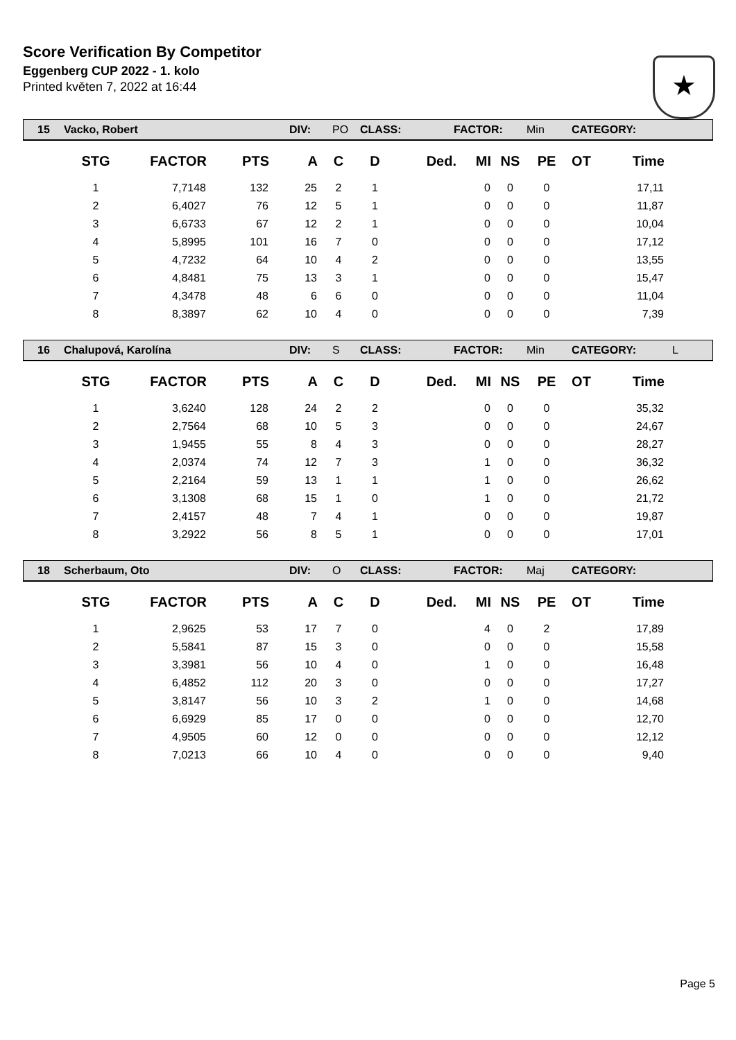Score Verification By Competitor
Eggenberg CUP 2022 - 1. kolo
Printed květen 7, 2022 at 16:44
★
15 Vacko, Robert DIV: PO CLASS: FACTOR: Min CATEGORY:
| STG | FACTOR | PTS | A | C | D | Ded. | MI | NS | PE | OT | Time |
| --- | --- | --- | --- | --- | --- | --- | --- | --- | --- | --- | --- |
| 1 | 7,7148 | 132 | 25 | 2 | 1 | | 0 | 0 | 0 | | 17,11 |
| 2 | 6,4027 | 76 | 12 | 5 | 1 | | 0 | 0 | 0 | | 11,87 |
| 3 | 6,6733 | 67 | 12 | 2 | 1 | | 0 | 0 | 0 | | 10,04 |
| 4 | 5,8995 | 101 | 16 | 7 | 0 | | 0 | 0 | 0 | | 17,12 |
| 5 | 4,7232 | 64 | 10 | 4 | 2 | | 0 | 0 | 0 | | 13,55 |
| 6 | 4,8481 | 75 | 13 | 3 | 1 | | 0 | 0 | 0 | | 15,47 |
| 7 | 4,3478 | 48 | 6 | 6 | 0 | | 0 | 0 | 0 | | 11,04 |
| 8 | 8,3897 | 62 | 10 | 4 | 0 | | 0 | 0 | 0 | | 7,39 |
16 Chalupová, Karolína DIV: S CLASS: FACTOR: Min CATEGORY: L
| STG | FACTOR | PTS | A | C | D | Ded. | MI | NS | PE | OT | Time |
| --- | --- | --- | --- | --- | --- | --- | --- | --- | --- | --- | --- |
| 1 | 3,6240 | 128 | 24 | 2 | 2 | | 0 | 0 | 0 | | 35,32 |
| 2 | 2,7564 | 68 | 10 | 5 | 3 | | 0 | 0 | 0 | | 24,67 |
| 3 | 1,9455 | 55 | 8 | 4 | 3 | | 0 | 0 | 0 | | 28,27 |
| 4 | 2,0374 | 74 | 12 | 7 | 3 | | 1 | 0 | 0 | | 36,32 |
| 5 | 2,2164 | 59 | 13 | 1 | 1 | | 1 | 0 | 0 | | 26,62 |
| 6 | 3,1308 | 68 | 15 | 1 | 0 | | 1 | 0 | 0 | | 21,72 |
| 7 | 2,4157 | 48 | 7 | 4 | 1 | | 0 | 0 | 0 | | 19,87 |
| 8 | 3,2922 | 56 | 8 | 5 | 1 | | 0 | 0 | 0 | | 17,01 |
18 Scherbaum, Oto DIV: O CLASS: FACTOR: Maj CATEGORY:
| STG | FACTOR | PTS | A | C | D | Ded. | MI | NS | PE | OT | Time |
| --- | --- | --- | --- | --- | --- | --- | --- | --- | --- | --- | --- |
| 1 | 2,9625 | 53 | 17 | 7 | 0 | | 4 | 0 | 2 | | 17,89 |
| 2 | 5,5841 | 87 | 15 | 3 | 0 | | 0 | 0 | 0 | | 15,58 |
| 3 | 3,3981 | 56 | 10 | 4 | 0 | | 1 | 0 | 0 | | 16,48 |
| 4 | 6,4852 | 112 | 20 | 3 | 0 | | 0 | 0 | 0 | | 17,27 |
| 5 | 3,8147 | 56 | 10 | 3 | 2 | | 1 | 0 | 0 | | 14,68 |
| 6 | 6,6929 | 85 | 17 | 0 | 0 | | 0 | 0 | 0 | | 12,70 |
| 7 | 4,9505 | 60 | 12 | 0 | 0 | | 0 | 0 | 0 | | 12,12 |
| 8 | 7,0213 | 66 | 10 | 4 | 0 | | 0 | 0 | 0 | | 9,40 |
Page 5